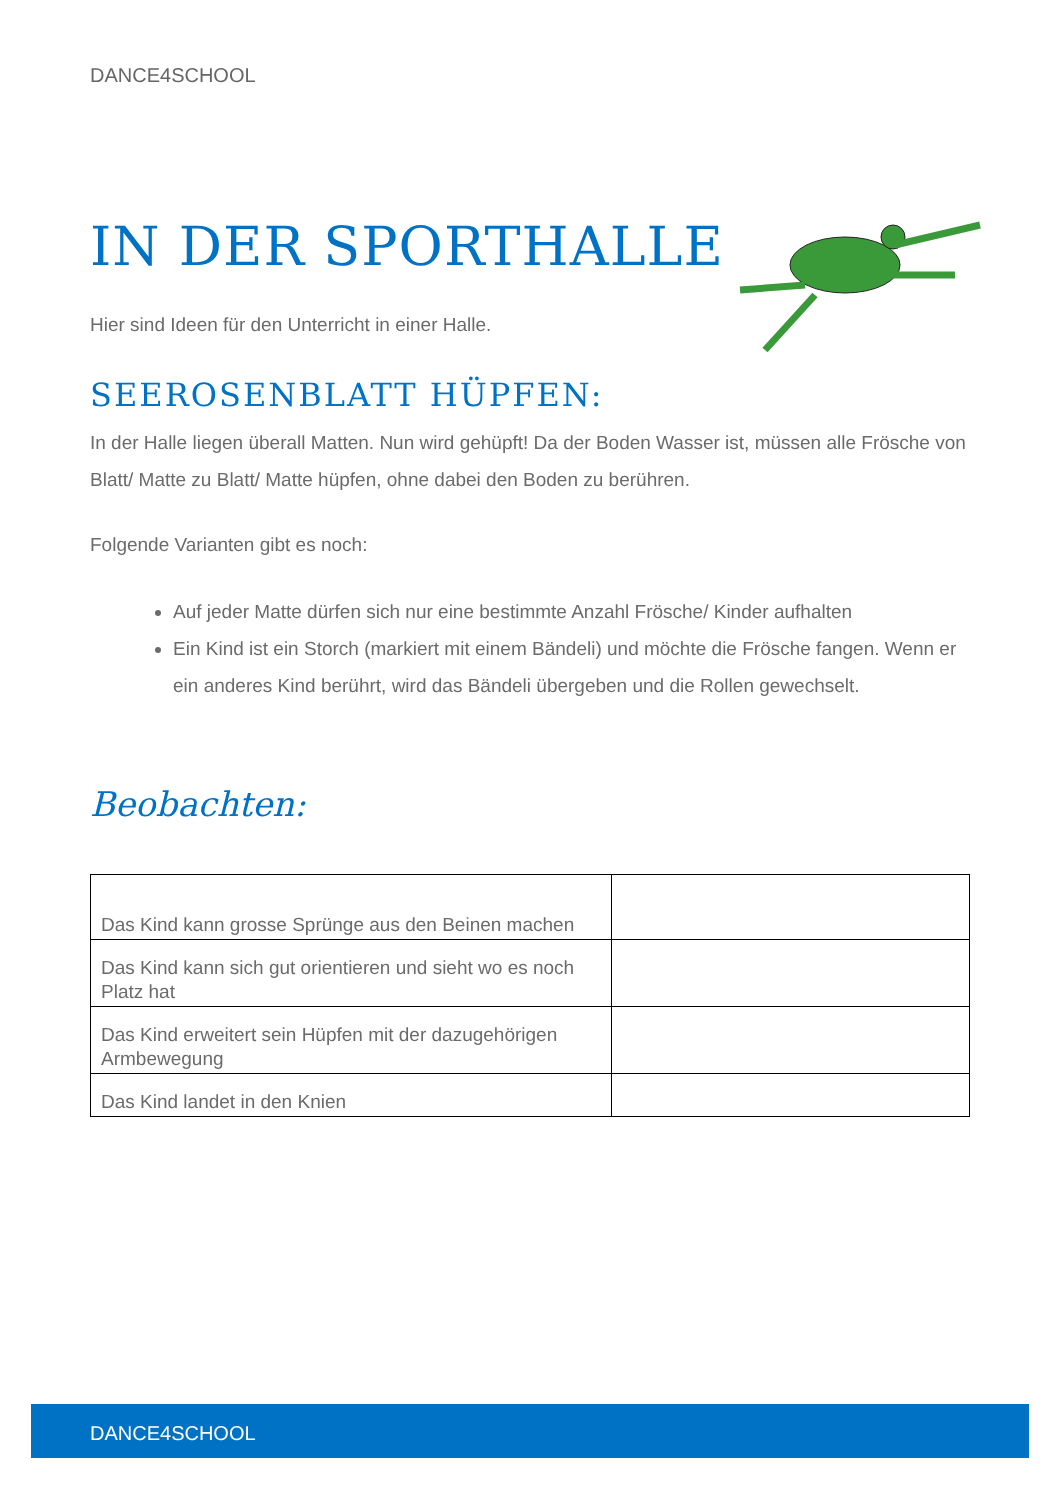DANCE4SCHOOL
IN DER SPORTHALLE
Hier sind Ideen für den Unterricht in einer Halle.
SEEROSENBLATT HÜPFEN:
In der Halle liegen überall Matten. Nun wird gehüpft! Da der Boden Wasser ist, müssen alle Frösche von Blatt/ Matte zu Blatt/ Matte hüpfen, ohne dabei den Boden zu berühren.
Folgende Varianten gibt es noch:
Auf jeder Matte dürfen sich nur eine bestimmte Anzahl Frösche/ Kinder aufhalten
Ein Kind ist ein Storch (markiert mit einem Bändeli) und möchte die Frösche fangen. Wenn er ein anderes Kind berührt, wird das Bändeli übergeben und die Rollen gewechselt.
Beobachten:
| Das Kind kann grosse Sprünge aus den Beinen machen | |
| Das Kind kann sich gut orientieren und sieht wo es noch Platz hat | |
| Das Kind erweitert sein Hüpfen mit der dazugehörigen Armbewegung | |
| Das Kind landet in den Knien | |
DANCE4SCHOOL